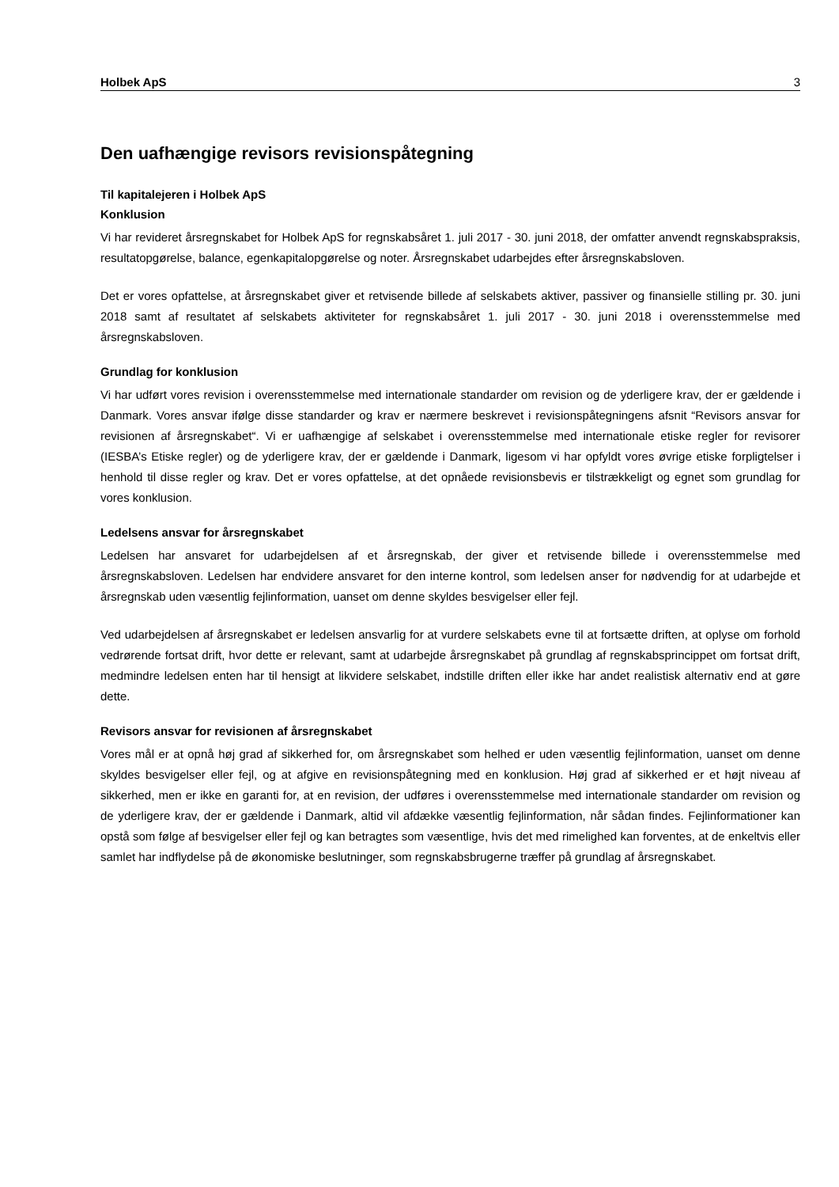Holbek ApS 3
Den uafhængige revisors revisionspåtegning
Til kapitalejeren i Holbek ApS
Konklusion
Vi har revideret årsregnskabet for Holbek ApS for regnskabsåret 1. juli 2017 - 30. juni 2018, der omfatter anvendt regnskabspraksis, resultatopgørelse, balance, egenkapitalopgørelse og noter. Årsregnskabet udarbejdes efter årsregnskabsloven.
Det er vores opfattelse, at årsregnskabet giver et retvisende billede af selskabets aktiver, passiver og finansielle stilling pr. 30. juni 2018 samt af resultatet af selskabets aktiviteter for regnskabsåret 1. juli 2017 - 30. juni 2018 i overensstemmelse med årsregnskabsloven.
Grundlag for konklusion
Vi har udført vores revision i overensstemmelse med internationale standarder om revision og de yderligere krav, der er gældende i Danmark. Vores ansvar ifølge disse standarder og krav er nærmere beskrevet i revisionspåtegningens afsnit “Revisors ansvar for revisionen af årsregnskabet“. Vi er uafhængige af selskabet i overensstemmelse med internationale etiske regler for revisorer (IESBA’s Etiske regler) og de yderligere krav, der er gældende i Danmark, ligesom vi har opfyldt vores øvrige etiske forpligtelser i henhold til disse regler og krav. Det er vores opfattelse, at det opnåede revisionsbevis er tilstrækkeligt og egnet som grundlag for vores konklusion.
Ledelsens ansvar for årsregnskabet
Ledelsen har ansvaret for udarbejdelsen af et årsregnskab, der giver et retvisende billede i overensstemmelse med årsregnskabsloven. Ledelsen har endvidere ansvaret for den interne kontrol, som ledelsen anser for nødvendig for at udarbejde et årsregnskab uden væsentlig fejlinformation, uanset om denne skyldes besvigelser eller fejl.
Ved udarbejdelsen af årsregnskabet er ledelsen ansvarlig for at vurdere selskabets evne til at fortsætte driften, at oplyse om forhold vedrørende fortsat drift, hvor dette er relevant, samt at udarbejde årsregnskabet på grundlag af regnskabsprincippet om fortsat drift, medmindre ledelsen enten har til hensigt at likvidere selskabet, indstille driften eller ikke har andet realistisk alternativ end at gøre dette.
Revisors ansvar for revisionen af årsregnskabet
Vores mål er at opnå høj grad af sikkerhed for, om årsregnskabet som helhed er uden væsentlig fejlinformation, uanset om denne skyldes besvigelser eller fejl, og at afgive en revisionspåtegning med en konklusion. Høj grad af sikkerhed er et højt niveau af sikkerhed, men er ikke en garanti for, at en revision, der udføres i overensstemmelse med internationale standarder om revision og de yderligere krav, der er gældende i Danmark, altid vil afdække væsentlig fejlinformation, når sådan findes. Fejlinformationer kan opstå som følge af besvigelser eller fejl og kan betragtes som væsentlige, hvis det med rimelighed kan forventes, at de enkeltvis eller samlet har indflydelse på de økonomiske beslutninger, som regnskabsbrugerne træffer på grundlag af årsregnskabet.